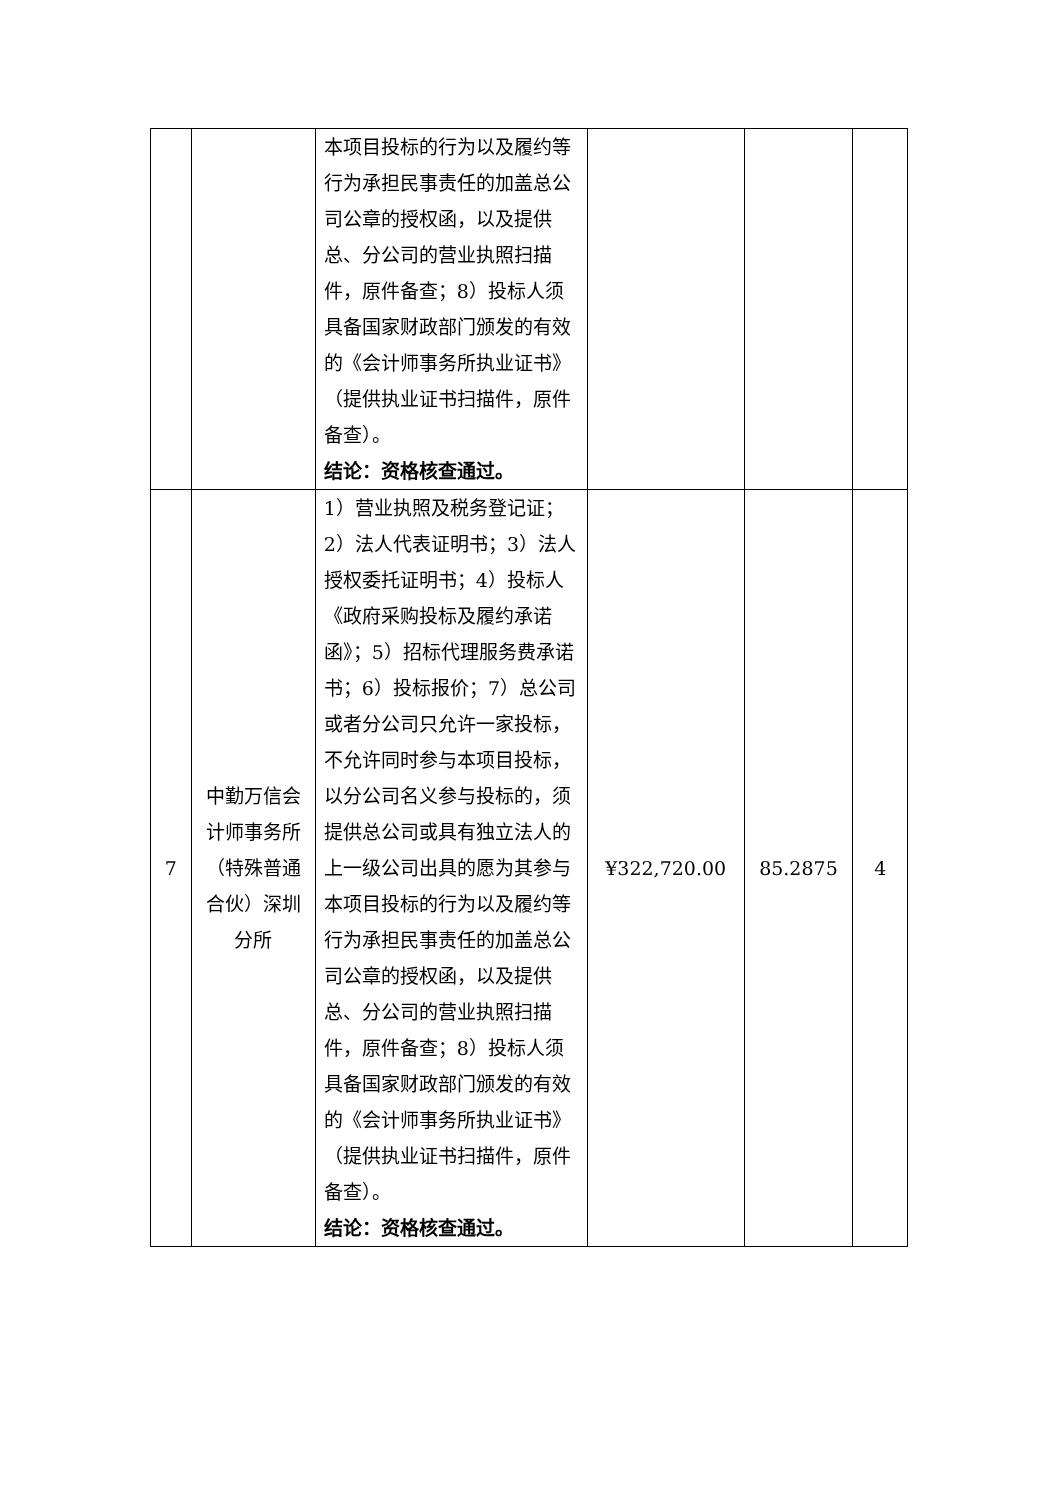| | | 本项目投标的行为以及履约等行为承担民事责任的加盖总公司公章的授权函，以及提供总、分公司的营业执照扫描件，原件备查；8）投标人须具备国家财政部门颁发的有效的《会计师事务所执业证书》（提供执业证书扫描件，原件备查）。 结论：资格核查通过。 | | | |
| 7 | 中勤万信会计师事务所（特殊普通合伙）深圳分所 | 1）营业执照及税务登记证；2）法人代表证明书；3）法人授权委托证明书；4）投标人《政府采购投标及履约承诺函》；5）招标代理服务费承诺书；6）投标报价；7）总公司或者分公司只允许一家投标，不允许同时参与本项目投标，以分公司名义参与投标的，须提供总公司或具有独立法人的上一级公司出具的愿为其参与本项目投标的行为以及履约等行为承担民事责任的加盖总公司公章的授权函，以及提供总、分公司的营业执照扫描件，原件备查；8）投标人须具备国家财政部门颁发的有效的《会计师事务所执业证书》（提供执业证书扫描件，原件备查）。 结论：资格核查通过。 | ¥322,720.00 | 85.2875 | 4 |